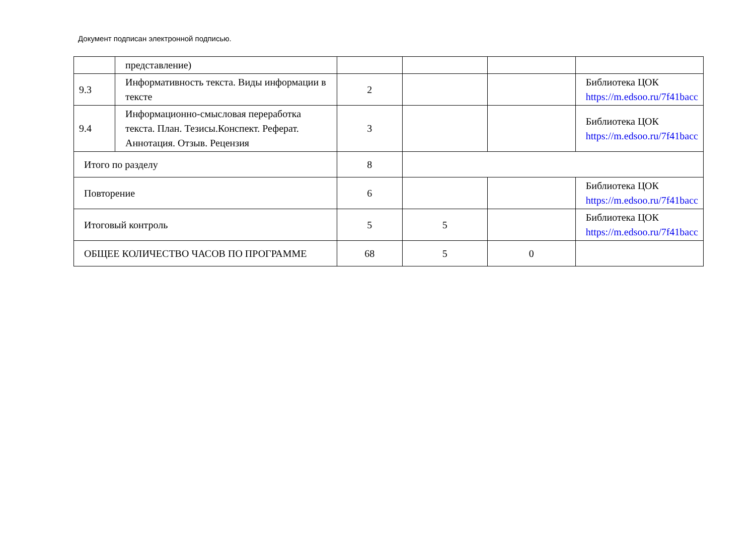Документ подписан электронной подписью.
| | представление) | | | | |
| 9.3 | Информативность текста. Виды информации в тексте | 2 | | | Библиотека ЦОК https://m.edsoo.ru/7f41bacc |
| 9.4 | Информационно-смысловая переработка текста. План. Тезисы.Конспект. Реферат. Аннотация. Отзыв. Рецензия | 3 | | | Библиотека ЦОК https://m.edsoo.ru/7f41bacc |
| Итого по разделу | | 8 | | | |
| Повторение | | 6 | | | Библиотека ЦОК https://m.edsoo.ru/7f41bacc |
| Итоговый контроль | | 5 | 5 | | Библиотека ЦОК https://m.edsoo.ru/7f41bacc |
| ОБЩЕЕ КОЛИЧЕСТВО ЧАСОВ ПО ПРОГРАММЕ | | 68 | 5 | 0 | |